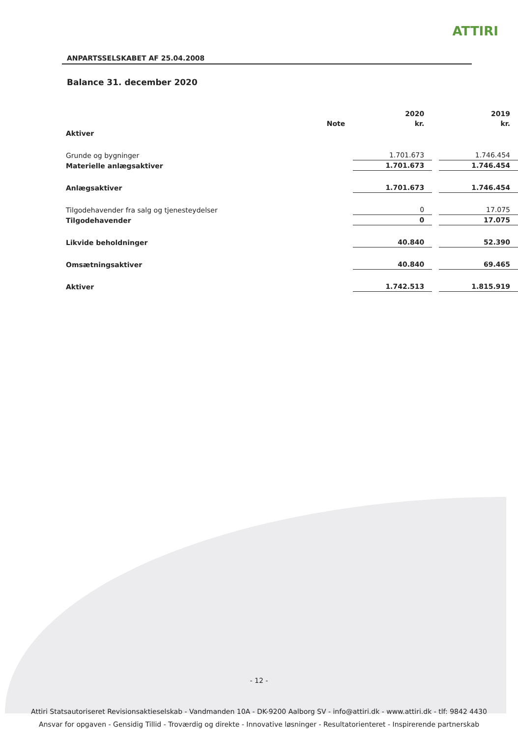ATTIRI
ANPARTSSELSKABET AF 25.04.2008
Balance 31. december 2020
| | | 2020 | | 2019 |
| --- | --- | --- | --- | --- |
| | Note | kr. | | kr. |
| Aktiver | | | | |
| Grunde og bygninger | | 1.701.673 | | 1.746.454 |
| Materielle anlægsaktiver | | 1.701.673 | | 1.746.454 |
| Anlægsaktiver | | 1.701.673 | | 1.746.454 |
| Tilgodehavender fra salg og tjenesteydelser | | 0 | | 17.075 |
| Tilgodehavender | | 0 | | 17.075 |
| Likvide beholdninger | | 40.840 | | 52.390 |
| Omsætningsaktiver | | 40.840 | | 69.465 |
| Aktiver | | 1.742.513 | | 1.815.919 |
- 12 -
Attiri Statsautoriseret Revisionsaktieselskab - Vandmanden 10A - DK-9200 Aalborg SV - info@attiri.dk - www.attiri.dk - tlf: 9842 4430
Ansvar for opgaven - Gensidig Tillid - Troværdig og direkte - Innovative løsninger - Resultatorienteret - Inspirerende partnerskab